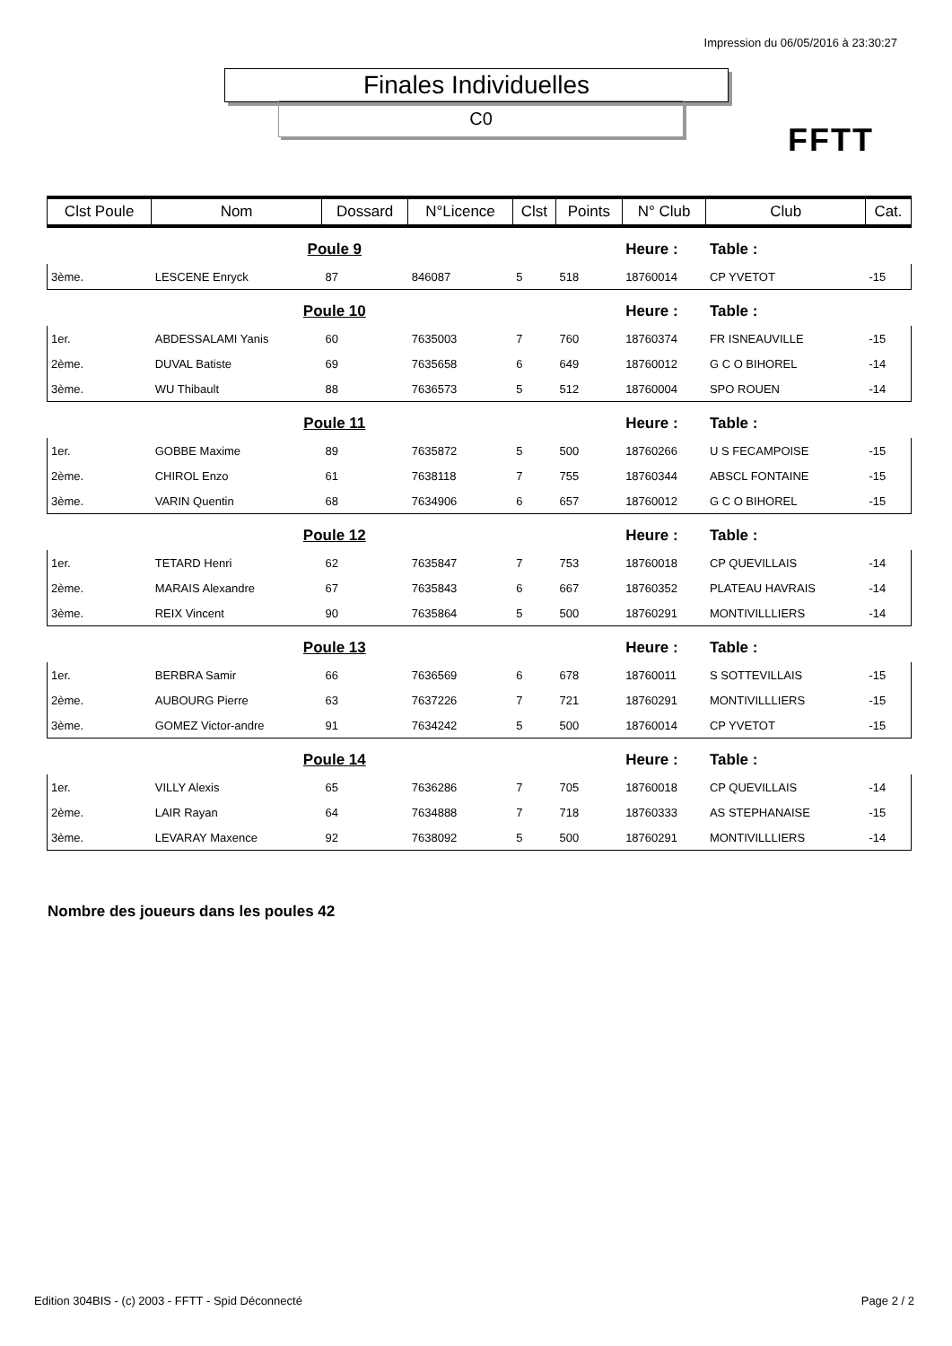Impression du 06/05/2016 à 23:30:27
Finales Individuelles
C0
FFTT
| Clst Poule | Nom | Dossard | N°Licence | Clst | Points | N° Club | Club | Cat. |
| --- | --- | --- | --- | --- | --- | --- | --- | --- |
| Poule 9 | | | | | | Heure : | Table : | |
| 3ème. | LESCENE Enryck | 87 | 846087 | 5 | 518 | 18760014 | CP YVETOT | -15 |
| Poule 10 | | | | | | Heure : | Table : | |
| 1er. | ABDESSALAMI Yanis | 60 | 7635003 | 7 | 760 | 18760374 | FR ISNEAUVILLE | -15 |
| 2ème. | DUVAL Batiste | 69 | 7635658 | 6 | 649 | 18760012 | G C O BIHOREL | -14 |
| 3ème. | WU Thibault | 88 | 7636573 | 5 | 512 | 18760004 | SPO ROUEN | -14 |
| Poule 11 | | | | | | Heure : | Table : | |
| 1er. | GOBBE Maxime | 89 | 7635872 | 5 | 500 | 18760266 | U S FECAMPOISE | -15 |
| 2ème. | CHIROL Enzo | 61 | 7638118 | 7 | 755 | 18760344 | ABSCL FONTAINE | -15 |
| 3ème. | VARIN Quentin | 68 | 7634906 | 6 | 657 | 18760012 | G C O BIHOREL | -15 |
| Poule 12 | | | | | | Heure : | Table : | |
| 1er. | TETARD Henri | 62 | 7635847 | 7 | 753 | 18760018 | CP QUEVILLAIS | -14 |
| 2ème. | MARAIS Alexandre | 67 | 7635843 | 6 | 667 | 18760352 | PLATEAU HAVRAIS | -14 |
| 3ème. | REIX Vincent | 90 | 7635864 | 5 | 500 | 18760291 | MONTIVILLLIERS | -14 |
| Poule 13 | | | | | | Heure : | Table : | |
| 1er. | BERBRA Samir | 66 | 7636569 | 6 | 678 | 18760011 | S SOTTEVILLAIS | -15 |
| 2ème. | AUBOURG Pierre | 63 | 7637226 | 7 | 721 | 18760291 | MONTIVILLLIERS | -15 |
| 3ème. | GOMEZ Victor-andre | 91 | 7634242 | 5 | 500 | 18760014 | CP YVETOT | -15 |
| Poule 14 | | | | | | Heure : | Table : | |
| 1er. | VILLY Alexis | 65 | 7636286 | 7 | 705 | 18760018 | CP QUEVILLAIS | -14 |
| 2ème. | LAIR Rayan | 64 | 7634888 | 7 | 718 | 18760333 | AS STEPHANAISE | -15 |
| 3ème. | LEVARAY Maxence | 92 | 7638092 | 5 | 500 | 18760291 | MONTIVILLLIERS | -14 |
Nombre des joueurs dans les poules 42
Edition 304BIS - (c) 2003 - FFTT - Spid Déconnecté
Page 2 / 2